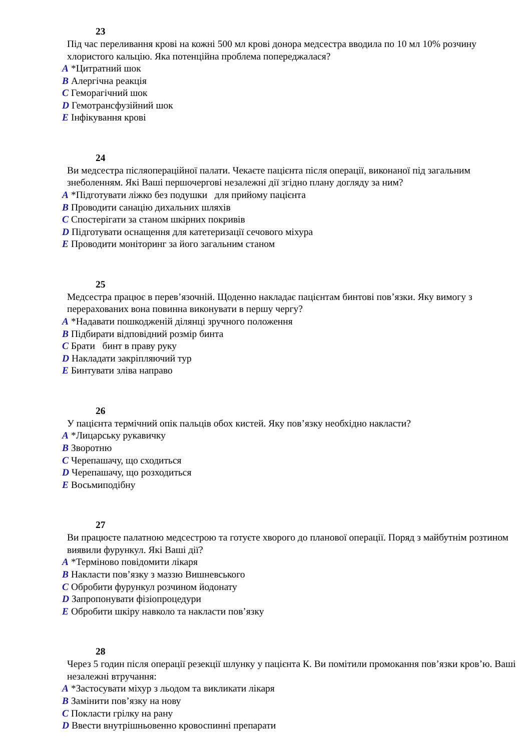23
Під час переливання крові на кожні 500 мл крові донора медсестра вводила по 10 мл 10% розчину хлористого кальцію. Яка потенційна проблема попереджалася?
A *Цитратний шок
B Алергічна реакція
C Геморагічний шок
D Гемотрансфузійний шок
E Інфікування крові
24
Ви медсестра післяопераційної палати. Чекаєте пацієнта після операції, виконаної під загальним знеболенням. Які Ваші першочергові незалежні дії згідно плану догляду за ним?
A *Підготувати ліжко без подушки для прийому пацієнта
B Проводити санацію дихальних шляхів
C Спостерігати за станом шкірних покривів
D Підготувати оснащення для катетеризації сечового міхура
E Проводити моніторинг за його загальним станом
25
Медсестра працює в перев’язочній. Щоденно накладає пацієнтам бинтові пов’язки. Яку вимогу з перерахованих вона повинна виконувати в першу чергу?
A *Надавати пошкодженій ділянці зручного положення
B Підбирати відповідний розмір бинта
C Брати бинт в праву руку
D Накладати закріпляючий тур
E Бинтувати зліва направо
26
У пацієнта термічний опік пальців обох кистей. Яку пов’язку необхідно накласти?
A *Лицарську рукавичку
B Зворотню
C Черепашачу, що сходиться
D Черепашачу, що розходиться
E Восьмиподібну
27
Ви працюєте палатною медсестрою та готуєте хворого до планової операції. Поряд з майбутнім розтином виявили фурункул. Які Ваші дії?
A *Терміново повідомити лікаря
B Накласти пов’язку з маззю Вишневського
C Обробити фурункул розчином йодонату
D Запропонувати фізіопроцедури
E Обробити шкіру навколо та накласти пов’язку
28
Через 5 годин після операції резекції шлунку у пацієнта К. Ви помітили промокання пов’язки кров’ю. Ваші незалежні втручання:
A *Застосувати міхур з льодом та викликати лікаря
B Замінити пов’язку на нову
C Покласти грілку на рану
D Ввести внутрішньовенно кровоспинні препарати